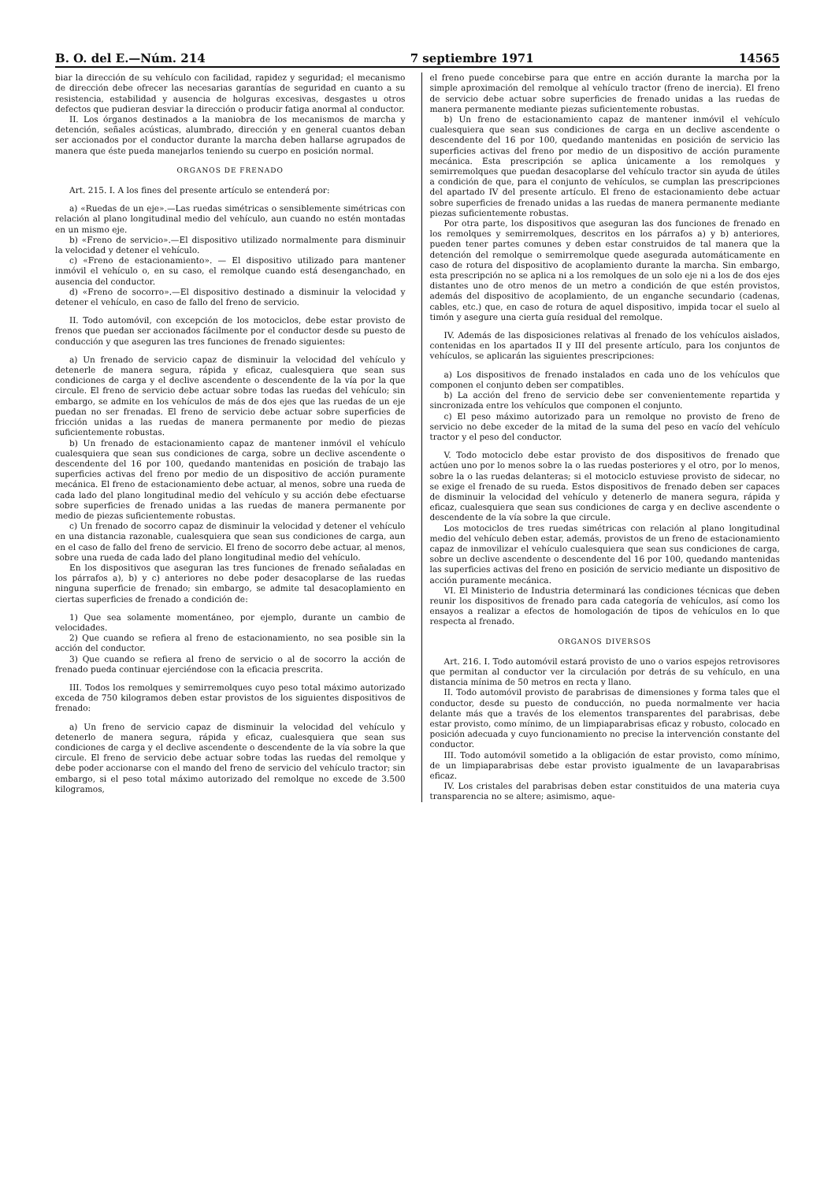B. O. del E.—Núm. 214 7 septiembre 1971 14565
biar la dirección de su vehículo con facilidad, rapidez y seguridad; el mecanismo de dirección debe ofrecer las necesarias garantías de seguridad en cuanto a su resistencia, estabilidad y ausencia de holguras excesivas, desgastes u otros defectos que pudieran desviar la dirección o producir fatiga anormal al conductor.
II. Los órganos destinados a la maniobra de los mecanismos de marcha y detención, señales acústicas, alumbrado, dirección y en general cuantos deban ser accionados por el conductor durante la marcha deben hallarse agrupados de manera que éste pueda manejarlos teniendo su cuerpo en posición normal.
ORGANOS DE FRENADO
Art. 215. I. A los fines del presente artículo se entenderá por:
a) «Ruedas de un eje».—Las ruedas simétricas o sensiblemente simétricas con relación al plano longitudinal medio del vehículo, aun cuando no estén montadas en un mismo eje.
b) «Freno de servicio».—El dispositivo utilizado normalmente para disminuir la velocidad y detener el vehículo.
c) «Freno de estacionamiento». — El dispositivo utilizado para mantener inmóvil el vehículo o, en su caso, el remolque cuando está desenganchado, en ausencia del conductor.
d) «Freno de socorro».—El dispositivo destinado a disminuir la velocidad y detener el vehículo, en caso de fallo del freno de servicio.
II. Todo automóvil, con excepción de los motociclos, debe estar provisto de frenos que puedan ser accionados fácilmente por el conductor desde su puesto de conducción y que aseguren las tres funciones de frenado siguientes:
a) Un frenado de servicio capaz de disminuir la velocidad del vehículo y detenerle de manera segura, rápida y eficaz, cualesquiera que sean sus condiciones de carga y el declive ascendente o descendente de la vía por la que circule. El freno de servicio debe actuar sobre todas las ruedas del vehículo; sin embargo, se admite en los vehículos de más de dos ejes que las ruedas de un eje puedan no ser frenadas. El freno de servicio debe actuar sobre superficies de fricción unidas a las ruedas de manera permanente por medio de piezas suficientemente robustas.
b) Un frenado de estacionamiento capaz de mantener inmóvil el vehículo cualesquiera que sean sus condiciones de carga, sobre un declive ascendente o descendente del 16 por 100, quedando mantenidas en posición de trabajo las superficies activas del freno por medio de un dispositivo de acción puramente mecánica. El freno de estacionamiento debe actuar, al menos, sobre una rueda de cada lado del plano longitudinal medio del vehículo y su acción debe efectuarse sobre superficies de frenado unidas a las ruedas de manera permanente por medio de piezas suficientemente robustas.
c) Un frenado de socorro capaz de disminuir la velocidad y detener el vehículo en una distancia razonable, cualesquiera que sean sus condiciones de carga, aun en el caso de fallo del freno de servicio. El freno de socorro debe actuar, al menos, sobre una rueda de cada lado del plano longitudinal medio del vehículo.
En los dispositivos que aseguran las tres funciones de frenado señaladas en los párrafos a), b) y c) anteriores no debe poder desacoplarse de las ruedas ninguna superficie de frenado; sin embargo, se admite tal desacoplamiento en ciertas superficies de frenado a condición de:
1) Que sea solamente momentáneo, por ejemplo, durante un cambio de velocidades.
2) Que cuando se refiera al freno de estacionamiento, no sea posible sin la acción del conductor.
3) Que cuando se refiera al freno de servicio o al de socorro la acción de frenado pueda continuar ejerciéndose con la eficacia prescrita.
III. Todos los remolques y semirremolques cuyo peso total máximo autorizado exceda de 750 kilogramos deben estar provistos de los siguientes dispositivos de frenado:
a) Un freno de servicio capaz de disminuir la velocidad del vehículo y detenerlo de manera segura, rápida y eficaz, cualesquiera que sean sus condiciones de carga y el declive ascendente o descendente de la vía sobre la que circule. El freno de servicio debe actuar sobre todas las ruedas del remolque y debe poder accionarse con el mando del freno de servicio del vehículo tractor; sin embargo, si el peso total máximo autorizado del remolque no excede de 3.500 kilogramos,
el freno puede concebirse para que entre en acción durante la marcha por la simple aproximación del remolque al vehículo tractor (freno de inercia). El freno de servicio debe actuar sobre superficies de frenado unidas a las ruedas de manera permanente mediante piezas suficientemente robustas.
b) Un freno de estacionamiento capaz de mantener inmóvil el vehículo cualesquiera que sean sus condiciones de carga en un declive ascendente o descendente del 16 por 100, quedando mantenidas en posición de servicio las superficies activas del freno por medio de un dispositivo de acción puramente mecánica. Esta prescripción se aplica únicamente a los remolques y semirremolques que puedan desacoplarse del vehículo tractor sin ayuda de útiles a condición de que, para el conjunto de vehículos, se cumplan las prescripciones del apartado IV del presente artículo. El freno de estacionamiento debe actuar sobre superficies de frenado unidas a las ruedas de manera permanente mediante piezas suficientemente robustas.
Por otra parte, los dispositivos que aseguran las dos funciones de frenado en los remolques y semirremolques, descritos en los párrafos a) y b) anteriores, pueden tener partes comunes y deben estar construidos de tal manera que la detención del remolque o semirremolque quede asegurada automáticamente en caso de rotura del dispositivo de acoplamiento durante la marcha. Sin embargo, esta prescripción no se aplica ni a los remolques de un solo eje ni a los de dos ejes distantes uno de otro menos de un metro a condición de que estén provistos, además del dispositivo de acoplamiento, de un enganche secundario (cadenas, cables, etc.) que, en caso de rotura de aquel dispositivo, impida tocar el suelo al timón y asegure una cierta guía residual del remolque.
IV. Además de las disposiciones relativas al frenado de los vehículos aislados, contenidas en los apartados II y III del presente artículo, para los conjuntos de vehículos, se aplicarán las siguientes prescripciones:
a) Los dispositivos de frenado instalados en cada uno de los vehículos que componen el conjunto deben ser compatibles.
b) La acción del freno de servicio debe ser convenientemente repartida y sincronizada entre los vehículos que componen el conjunto.
c) El peso máximo autorizado para un remolque no provisto de freno de servicio no debe exceder de la mitad de la suma del peso en vacío del vehículo tractor y el peso del conductor.
V. Todo motociclo debe estar provisto de dos dispositivos de frenado que actúen uno por lo menos sobre la o las ruedas posteriores y el otro, por lo menos, sobre la o las ruedas delanteras; si el motociclo estuviese provisto de sidecar, no se exige el frenado de su rueda. Estos dispositivos de frenado deben ser capaces de disminuir la velocidad del vehículo y detenerlo de manera segura, rápida y eficaz, cualesquiera que sean sus condiciones de carga y en declive ascendente o descendente de la vía sobre la que circule.
Los motociclos de tres ruedas simétricas con relación al plano longitudinal medio del vehículo deben estar, además, provistos de un freno de estacionamiento capaz de inmovilizar el vehículo cualesquiera que sean sus condiciones de carga, sobre un declive ascendente o descendente del 16 por 100, quedando mantenidas las superficies activas del freno en posición de servicio mediante un dispositivo de acción puramente mecánica.
VI. El Ministerio de Industria determinará las condiciones técnicas que deben reunir los dispositivos de frenado para cada categoría de vehículos, así como los ensayos a realizar a efectos de homologación de tipos de vehículos en lo que respecta al frenado.
ORGANOS DIVERSOS
Art. 216. I. Todo automóvil estará provisto de uno o varios espejos retrovisores que permitan al conductor ver la circulación por detrás de su vehículo, en una distancia mínima de 50 metros en recta y llano.
II. Todo automóvil provisto de parabrisas de dimensiones y forma tales que el conductor, desde su puesto de conducción, no pueda normalmente ver hacia delante más que a través de los elementos transparentes del parabrisas, debe estar provisto, como mínimo, de un limpiaparabrisas eficaz y robusto, colocado en posición adecuada y cuyo funcionamiento no precise la intervención constante del conductor.
III. Todo automóvil sometido a la obligación de estar provisto, como mínimo, de un limpiaparabrisas debe estar provisto igualmente de un lavaparabrisas eficaz.
IV. Los cristales del parabrisas deben estar constituidos de una materia cuya transparencia no se altere; asimismo, aque-